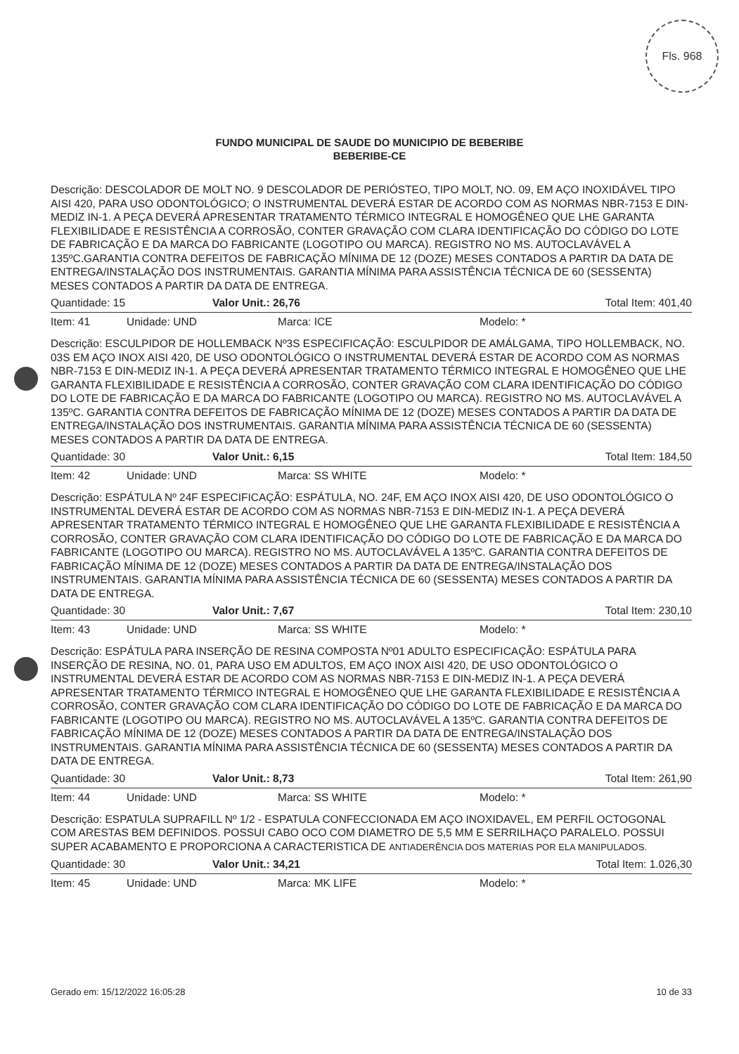Fls. 968
FUNDO MUNICIPAL DE SAUDE DO MUNICIPIO DE BEBERIBE
BEBERIBE-CE
Descrição: DESCOLADOR DE MOLT NO. 9 DESCOLADOR DE PERIÓSTEO, TIPO MOLT, NO. 09, EM AÇO INOXIDÁVEL TIPO AISI 420, PARA USO ODONTOLÓGICO; O INSTRUMENTAL DEVERÁ ESTAR DE ACORDO COM AS NORMAS NBR-7153 E DIN-MEDIZ IN-1. A PEÇA DEVERÁ APRESENTAR TRATAMENTO TÉRMICO INTEGRAL E HOMOGÊNEO QUE LHE GARANTA FLEXIBILIDADE E RESISTÊNCIA A CORROSÃO, CONTER GRAVAÇÃO COM CLARA IDENTIFICAÇÃO DO CÓDIGO DO LOTE DE FABRICAÇÃO E DA MARCA DO FABRICANTE (LOGOTIPO OU MARCA). REGISTRO NO MS. AUTOCLAVÁVEL A 135ºC.GARANTIA CONTRA DEFEITOS DE FABRICAÇÃO MÍNIMA DE 12 (DOZE) MESES CONTADOS A PARTIR DA DATA DE ENTREGA/INSTALAÇÃO DOS INSTRUMENTAIS. GARANTIA MÍNIMA PARA ASSISTÊNCIA TÉCNICA DE 60 (SESSENTA) MESES CONTADOS A PARTIR DA DATA DE ENTREGA.
Quantidade: 15 Valor Unit.: 26,76 Total Item: 401,40
Item: 41 Unidade: UND Marca: ICE Modelo: *
Descrição: ESCULPIDOR DE HOLLEMBACK Nº3S ESPECIFICAÇÃO: ESCULPIDOR DE AMÁLGAMA, TIPO HOLLEMBACK, NO. 03S EM AÇO INOX AISI 420, DE USO ODONTOLÓGICO O INSTRUMENTAL DEVERÁ ESTAR DE ACORDO COM AS NORMAS NBR-7153 E DIN-MEDIZ IN-1. A PEÇA DEVERÁ APRESENTAR TRATAMENTO TÉRMICO INTEGRAL E HOMOGÊNEO QUE LHE GARANTA FLEXIBILIDADE E RESISTÊNCIA A CORROSÃO, CONTER GRAVAÇÃO COM CLARA IDENTIFICAÇÃO DO CÓDIGO DO LOTE DE FABRICAÇÃO E DA MARCA DO FABRICANTE (LOGOTIPO OU MARCA). REGISTRO NO MS. AUTOCLAVÁVEL A 135ºC. GARANTIA CONTRA DEFEITOS DE FABRICAÇÃO MÍNIMA DE 12 (DOZE) MESES CONTADOS A PARTIR DA DATA DE ENTREGA/INSTALAÇÃO DOS INSTRUMENTAIS. GARANTIA MÍNIMA PARA ASSISTÊNCIA TÉCNICA DE 60 (SESSENTA) MESES CONTADOS A PARTIR DA DATA DE ENTREGA.
Quantidade: 30 Valor Unit.: 6,15 Total Item: 184,50
Item: 42 Unidade: UND Marca: SS WHITE Modelo: *
Descrição: ESPÁTULA Nº 24F ESPECIFICAÇÃO: ESPÁTULA, NO. 24F, EM AÇO INOX AISI 420, DE USO ODONTOLÓGICO O INSTRUMENTAL DEVERÁ ESTAR DE ACORDO COM AS NORMAS NBR-7153 E DIN-MEDIZ IN-1. A PEÇA DEVERÁ APRESENTAR TRATAMENTO TÉRMICO INTEGRAL E HOMOGÊNEO QUE LHE GARANTA FLEXIBILIDADE E RESISTÊNCIA A CORROSÃO, CONTER GRAVAÇÃO COM CLARA IDENTIFICAÇÃO DO CÓDIGO DO LOTE DE FABRICAÇÃO E DA MARCA DO FABRICANTE (LOGOTIPO OU MARCA). REGISTRO NO MS. AUTOCLAVÁVEL A 135ºC. GARANTIA CONTRA DEFEITOS DE FABRICAÇÃO MÍNIMA DE 12 (DOZE) MESES CONTADOS A PARTIR DA DATA DE ENTREGA/INSTALAÇÃO DOS INSTRUMENTAIS. GARANTIA MÍNIMA PARA ASSISTÊNCIA TÉCNICA DE 60 (SESSENTA) MESES CONTADOS A PARTIR DA DATA DE ENTREGA.
Quantidade: 30 Valor Unit.: 7,67 Total Item: 230,10
Item: 43 Unidade: UND Marca: SS WHITE Modelo: *
Descrição: ESPÁTULA PARA INSERÇÃO DE RESINA COMPOSTA Nº01 ADULTO ESPECIFICAÇÃO: ESPÁTULA PARA INSERÇÃO DE RESINA, NO. 01, PARA USO EM ADULTOS, EM AÇO INOX AISI 420, DE USO ODONTOLÓGICO O INSTRUMENTAL DEVERÁ ESTAR DE ACORDO COM AS NORMAS NBR-7153 E DIN-MEDIZ IN-1. A PEÇA DEVERÁ APRESENTAR TRATAMENTO TÉRMICO INTEGRAL E HOMOGÊNEO QUE LHE GARANTA FLEXIBILIDADE E RESISTÊNCIA A CORROSÃO, CONTER GRAVAÇÃO COM CLARA IDENTIFICAÇÃO DO CÓDIGO DO LOTE DE FABRICAÇÃO E DA MARCA DO FABRICANTE (LOGOTIPO OU MARCA). REGISTRO NO MS. AUTOCLAVÁVEL A 135ºC. GARANTIA CONTRA DEFEITOS DE FABRICAÇÃO MÍNIMA DE 12 (DOZE) MESES CONTADOS A PARTIR DA DATA DE ENTREGA/INSTALAÇÃO DOS INSTRUMENTAIS. GARANTIA MÍNIMA PARA ASSISTÊNCIA TÉCNICA DE 60 (SESSENTA) MESES CONTADOS A PARTIR DA DATA DE ENTREGA.
Quantidade: 30 Valor Unit.: 8,73 Total Item: 261,90
Item: 44 Unidade: UND Marca: SS WHITE Modelo: *
Descrição: ESPATULA SUPRAFILL Nº 1/2 - ESPATULA CONFECCIONADA EM AÇO INOXIDAVEL, EM PERFIL OCTOGONAL COM ARESTAS BEM DEFINIDOS. POSSUI CABO OCO COM DIAMETRO DE 5,5 MM E SERRILHAÇO PARALELO. POSSUI SUPER ACABAMENTO E PROPORCIONA A CARACTERISTICA DE ANTIADERÊNCIA DOS MATERIAS POR ELA MANIPULADOS.
Quantidade: 30 Valor Unit.: 34,21 Total Item: 1.026,30
Item: 45 Unidade: UND Marca: MK LIFE Modelo: *
Gerado em: 15/12/2022 16:05:28 10 de 33